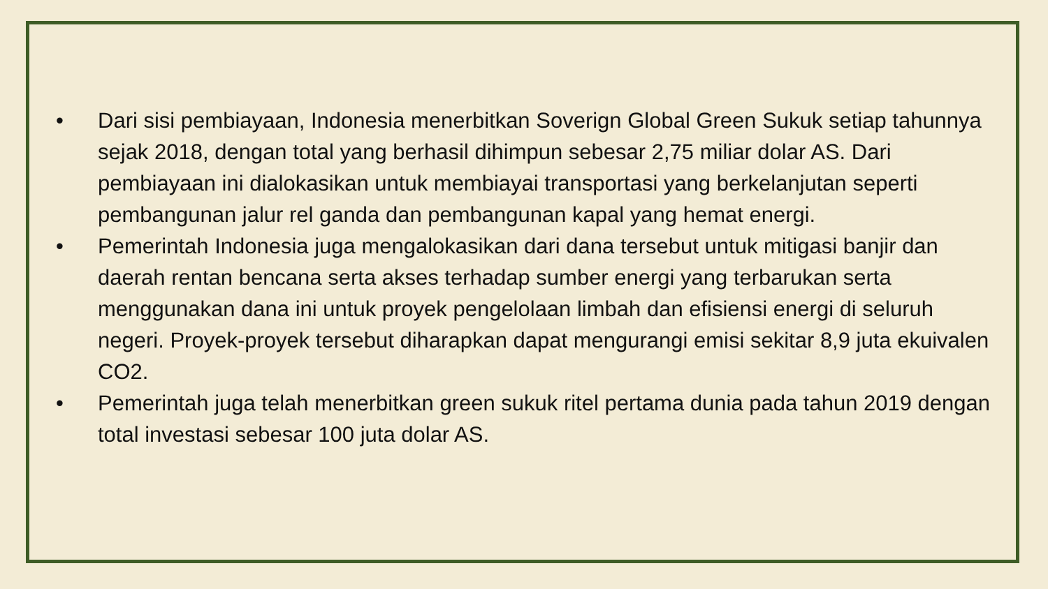• Dari sisi pembiayaan, Indonesia menerbitkan Soverign Global Green Sukuk setiap tahunnya sejak 2018, dengan total yang berhasil dihimpun sebesar 2,75 miliar dolar AS. Dari pembiayaan ini dialokasikan untuk membiayai transportasi yang berkelanjutan seperti pembangunan jalur rel ganda dan pembangunan kapal yang hemat energi.
• Pemerintah Indonesia juga mengalokasikan dari dana tersebut untuk mitigasi banjir dan daerah rentan bencana serta akses terhadap sumber energi yang terbarukan serta menggunakan dana ini untuk proyek pengelolaan limbah dan efisiensi energi di seluruh negeri. Proyek-proyek tersebut diharapkan dapat mengurangi emisi sekitar 8,9 juta ekuivalen CO2.
• Pemerintah juga telah menerbitkan green sukuk ritel pertama dunia pada tahun 2019 dengan total investasi sebesar 100 juta dolar AS.